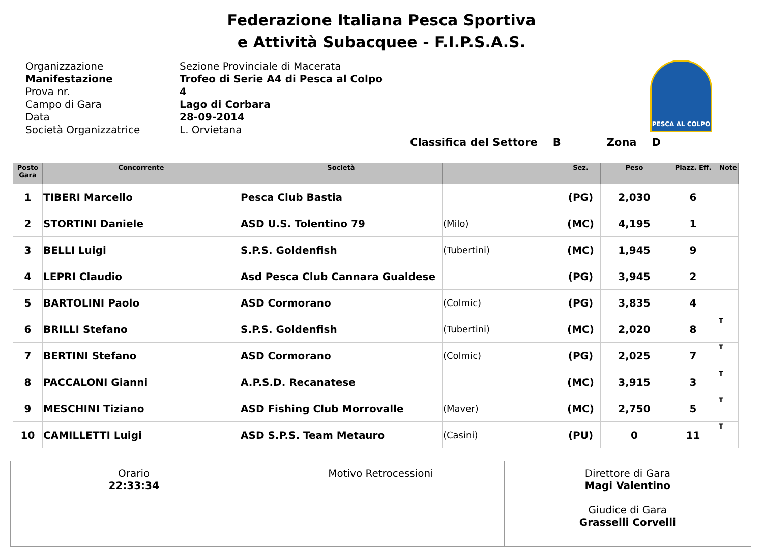Federazione Italiana Pesca Sportiva
e Attività Subacquee - F.I.P.S.A.S.
Organizzazione
Manifestazione
Prova nr.
Campo di Gara
Data
Società Organizzatrice
Sezione Provinciale di Macerata
Trofeo di Serie A4 di Pesca al Colpo
4
Lago di Corbara
28-09-2014
L. Orvietana
PESCA AL COLPO
Classifica del Settore B Zona D
| Posto Gara | Concorrente | Società | | Sez. | Peso | Piazz. Eff. | Note |
| --- | --- | --- | --- | --- | --- | --- | --- |
| 1 | TIBERI Marcello | Pesca Club Bastia | | (PG) | 2,030 | 6 | |
| 2 | STORTINI Daniele | ASD U.S. Tolentino 79 | (Milo) | (MC) | 4,195 | 1 | |
| 3 | BELLI Luigi | S.P.S. Goldenfish | (Tubertini) | (MC) | 1,945 | 9 | |
| 4 | LEPRI Claudio | Asd Pesca Club Cannara Gualdese | | (PG) | 3,945 | 2 | |
| 5 | BARTOLINI Paolo | ASD Cormorano | (Colmic) | (PG) | 3,835 | 4 | |
| 6 | BRILLI Stefano | S.P.S. Goldenfish | (Tubertini) | (MC) | 2,020 | 8 | T |
| 7 | BERTINI Stefano | ASD Cormorano | (Colmic) | (PG) | 2,025 | 7 | T |
| 8 | PACCALONI Gianni | A.P.S.D. Recanatese | | (MC) | 3,915 | 3 | T |
| 9 | MESCHINI Tiziano | ASD Fishing Club Morrovalle | (Maver) | (MC) | 2,750 | 5 | T |
| 10 | CAMILLETTI Luigi | ASD S.P.S. Team Metauro | (Casini) | (PU) | 0 | 11 | T |
| Orario 22:33:34 | Motivo Retrocessioni | Direttore di Gara Magi Valentino Giudice di Gara Grasselli Corvelli |